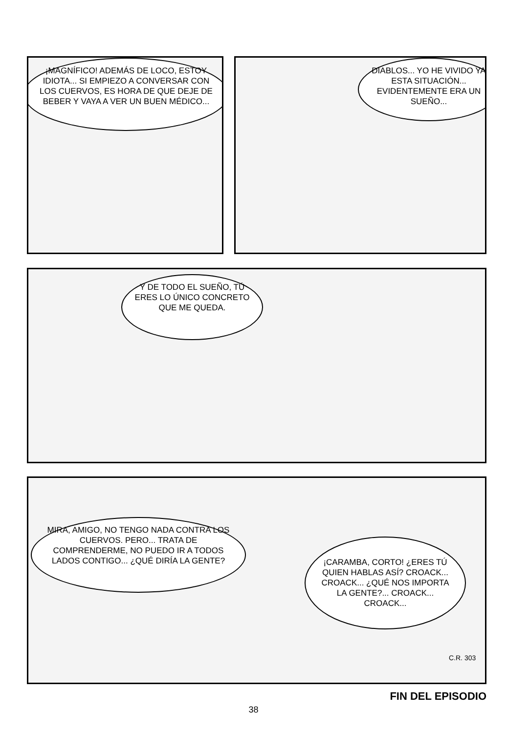¡MAGNÍFICO! ADEMÁS DE LOCO, ESTOY IDIOTA... SI EMPIEZO A CONVERSAR CON LOS CUERVOS, ES HORA DE QUE DEJE DE BEBER Y VAYA A VER UN BUEN MÉDICO...
DIABLOS... YO HE VIVIDO YA ESTA SITUACIÓN... EVIDENTEMENTE ERA UN SUEÑO...
Y DE TODO EL SUEÑO, TÚ ERES LO ÚNICO CONCRETO QUE ME QUEDA.
MIRA, AMIGO, NO TENGO NADA CONTRA LOS CUERVOS. PERO... TRATA DE COMPRENDERME, NO PUEDO IR A TODOS LADOS CONTIGO... ¿QUÉ DIRÍA LA GENTE?
¡CARAMBA, CORTO! ¿ERES TÚ QUIEN HABLAS ASÍ? CROACK... CROACK... ¿QUÉ NOS IMPORTA LA GENTE?... CROACK... CROACK...
C.R. 303
FIN DEL EPISODIO
38